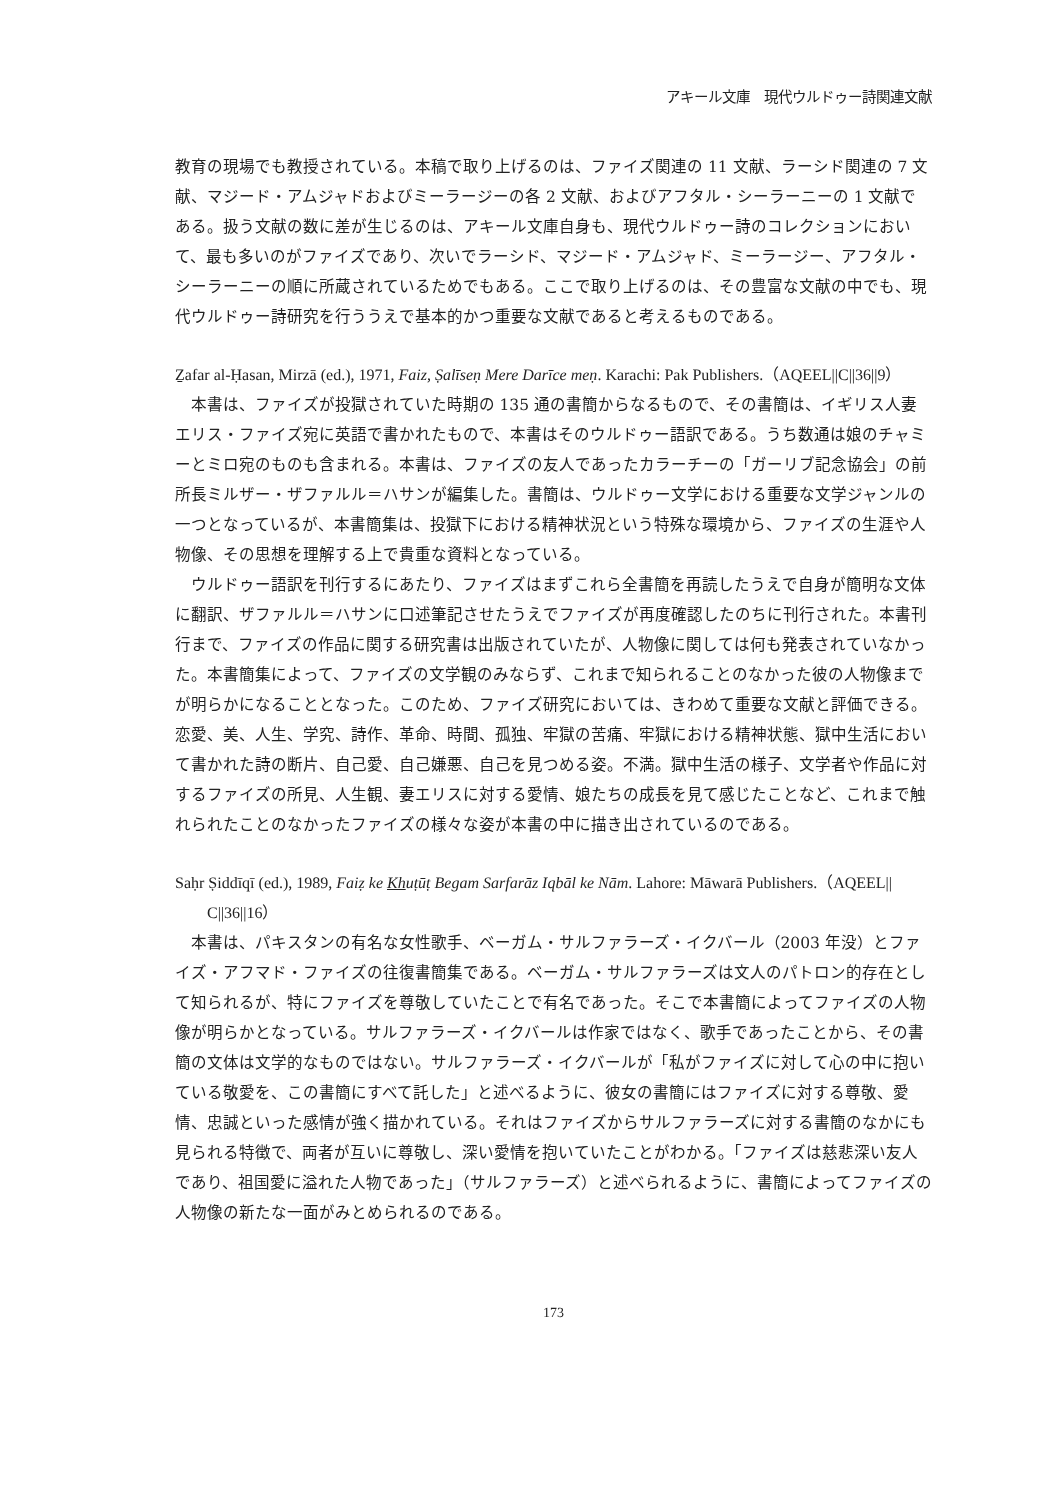アキール文庫　現代ウルドゥー詩関連文献
教育の現場でも教授されている。本稿で取り上げるのは、ファイズ関連の 11 文献、ラーシド関連の 7 文献、マジード・アムジャドおよびミーラージーの各 2 文献、およびアフタル・シーラーニーの 1 文献である。扱う文献の数に差が生じるのは、アキール文庫自身も、現代ウルドゥー詩のコレクションにおいて、最も多いのがファイズであり、次いでラーシド、マジード・アムジャド、ミーラージー、アフタル・シーラーニーの順に所蔵されているためでもある。ここで取り上げるのは、その豊富な文献の中でも、現代ウルドゥー詩研究を行ううえで基本的かつ重要な文献であると考えるものである。
Ẕafar al-Ḥasan, Mirzā (ed.), 1971, Faiz, Ṣalīseṇ Mere Darīce meṇ. Karachi: Pak Publishers.（AQEEL||C||36||9）
本書は、ファイズが投獄されていた時期の 135 通の書簡からなるもので、その書簡は、イギリス人妻エリス・ファイズ宛に英語で書かれたもので、本書はそのウルドゥー語訳である。うち数通は娘のチャミーとミロ宛のものも含まれる。本書は、ファイズの友人であったカラーチーの「ガーリブ記念協会」の前所長ミルザー・ザファルル＝ハサンが編集した。書簡は、ウルドゥー文学における重要な文学ジャンルの一つとなっているが、本書簡集は、投獄下における精神状況という特殊な環境から、ファイズの生涯や人物像、その思想を理解する上で貴重な資料となっている。
ウルドゥー語訳を刊行するにあたり、ファイズはまずこれら全書簡を再読したうえで自身が簡明な文体に翻訳、ザファルル＝ハサンに口述筆記させたうえでファイズが再度確認したのちに刊行された。本書刊行まで、ファイズの作品に関する研究書は出版されていたが、人物像に関しては何も発表されていなかった。本書簡集によって、ファイズの文学観のみならず、これまで知られることのなかった彼の人物像までが明らかになることとなった。このため、ファイズ研究においては、きわめて重要な文献と評価できる。恋愛、美、人生、学究、詩作、革命、時間、孤独、牢獄の苦痛、牢獄における精神状態、獄中生活において書かれた詩の断片、自己愛、自己嫌悪、自己を見つめる姿。不満。獄中生活の様子、文学者や作品に対するファイズの所見、人生観、妻エリスに対する愛情、娘たちの成長を見て感じたことなど、これまで触れられたことのなかったファイズの様々な姿が本書の中に描き出されているのである。
Saḥr Ṣiddīqī (ed.), 1989, Faiẓ ke Khuṭūṭ Begam Sarfarāz Iqbāl ke Nām. Lahore: Māwarā Publishers.（AQEEL|| C||36||16）
本書は、パキスタンの有名な女性歌手、ベーガム・サルファラーズ・イクバール（2003 年没）とファイズ・アフマド・ファイズの往復書簡集である。ベーガム・サルファラーズは文人のパトロン的存在として知られるが、特にファイズを尊敬していたことで有名であった。そこで本書簡によってファイズの人物像が明らかとなっている。サルファラーズ・イクバールは作家ではなく、歌手であったことから、その書簡の文体は文学的なものではない。サルファラーズ・イクバールが「私がファイズに対して心の中に抱いている敬愛を、この書簡にすべて託した」と述べるように、彼女の書簡にはファイズに対する尊敬、愛情、忠誠といった感情が強く描かれている。それはファイズからサルファラーズに対する書簡のなかにも見られる特徴で、両者が互いに尊敬し、深い愛情を抱いていたことがわかる。「ファイズは慈悲深い友人であり、祖国愛に溢れた人物であった」（サルファラーズ）と述べられるように、書簡によってファイズの人物像の新たな一面がみとめられるのである。
173